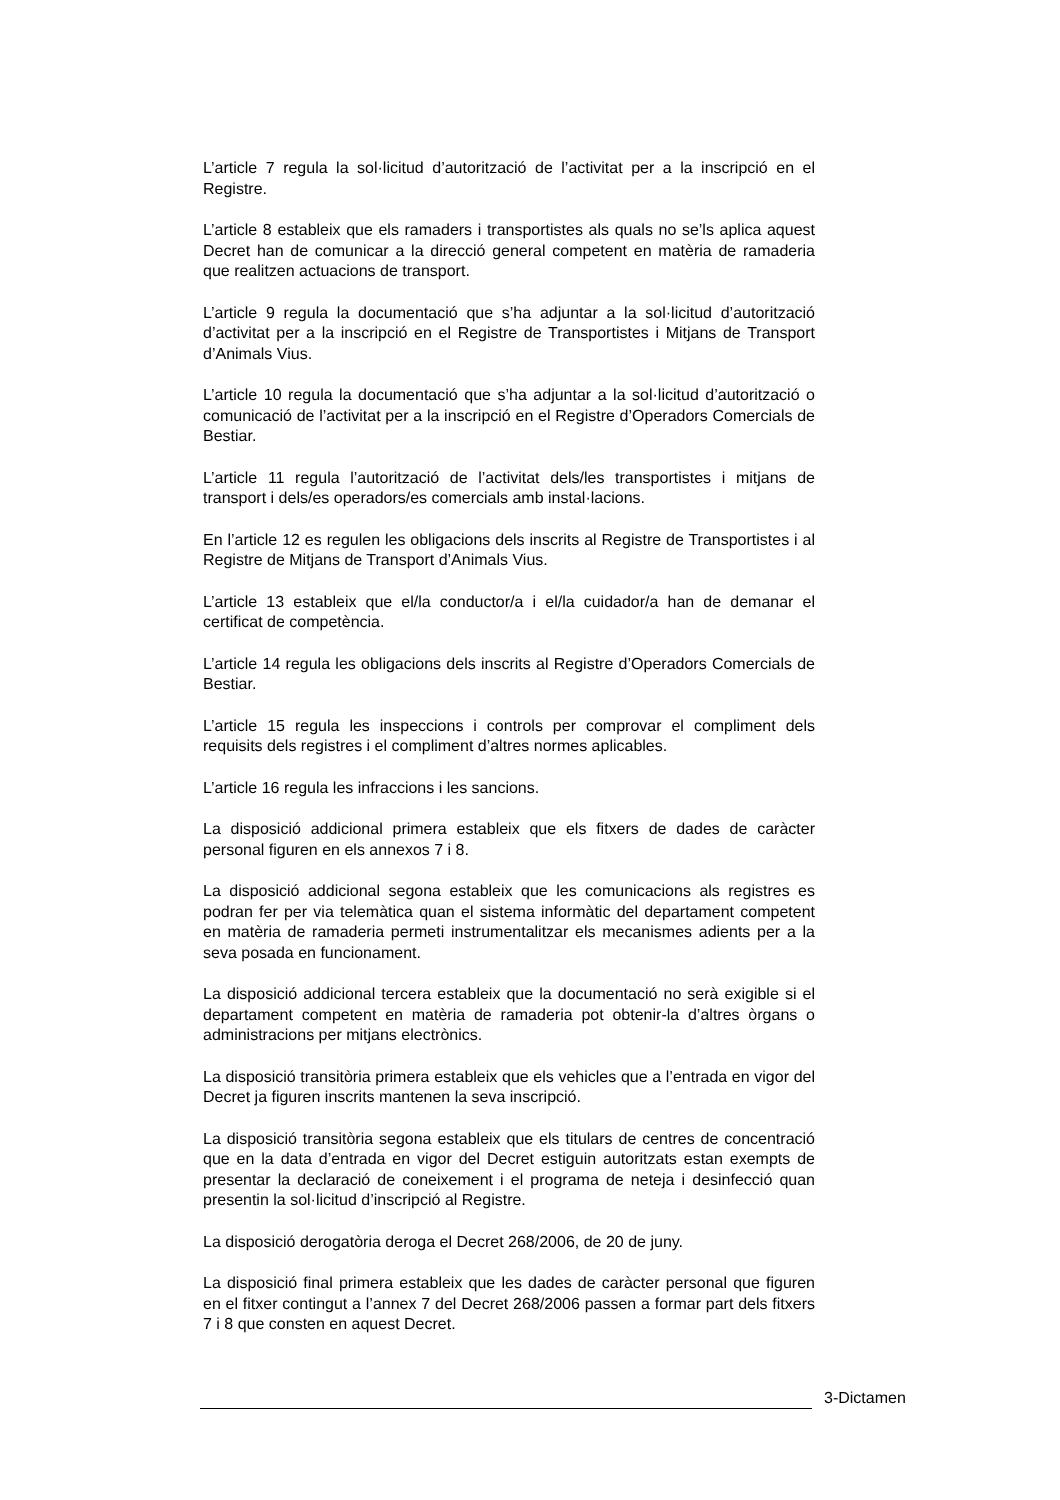L’article 7 regula la sol·licitud d’autorització de l’activitat per a la inscripció en el Registre.
L’article 8 estableix que els ramaders i transportistes als quals no se’ls aplica aquest Decret han de comunicar a la direcció general competent en matèria de ramaderia que realitzen actuacions de transport.
L’article 9 regula la documentació que s’ha adjuntar a la sol·licitud d’autorització d’activitat per a la inscripció en el Registre de Transportistes i Mitjans de Transport d’Animals Vius.
L’article 10 regula la documentació que s’ha adjuntar a la sol·licitud d’autorització o comunicació de l’activitat per a la inscripció en el Registre d’Operadors Comercials de Bestiar.
L’article 11 regula l’autorització de l’activitat dels/les transportistes i mitjans de transport i dels/es operadors/es comercials amb instal·lacions.
En l’article 12 es regulen les obligacions dels inscrits al Registre de Transportistes i al Registre de Mitjans de Transport d’Animals Vius.
L’article 13 estableix que el/la conductor/a i el/la cuidador/a han de demanar el certificat de competència.
L’article 14 regula les obligacions dels inscrits al Registre d’Operadors Comercials de Bestiar.
L’article 15 regula les inspeccions i controls per comprovar el compliment dels requisits dels registres i el compliment d’altres normes aplicables.
L’article 16 regula les infraccions i les sancions.
La disposició addicional primera estableix que els fitxers de dades de caràcter personal figuren en els annexos 7 i 8.
La disposició addicional segona estableix que les comunicacions als registres es podran fer per via telemàtica quan el sistema informàtic del departament competent en matèria de ramaderia permeti instrumentalitzar els mecanismes adients per a la seva posada en funcionament.
La disposició addicional tercera estableix que la documentació no serà exigible si el departament competent en matèria de ramaderia pot obtenir-la d’altres òrgans o administracions per mitjans electrònics.
La disposició transitòria primera estableix que els vehicles que a l’entrada en vigor del Decret ja figuren inscrits mantenen la seva inscripció.
La disposició transitòria segona estableix que els titulars de centres de concentració que en la data d’entrada en vigor del Decret estiguin autoritzats estan exempts de presentar la declaració de coneixement i el programa de neteja i desinfecció quan presentin la sol·licitud d’inscripció al Registre.
La disposició derogatòria deroga el Decret 268/2006, de 20 de juny.
La disposició final primera estableix que les dades de caràcter personal que figuren en el fitxer contingut a l’annex 7 del Decret 268/2006 passen a formar part dels fitxers 7 i 8 que consten en aquest Decret.
3-Dictamen